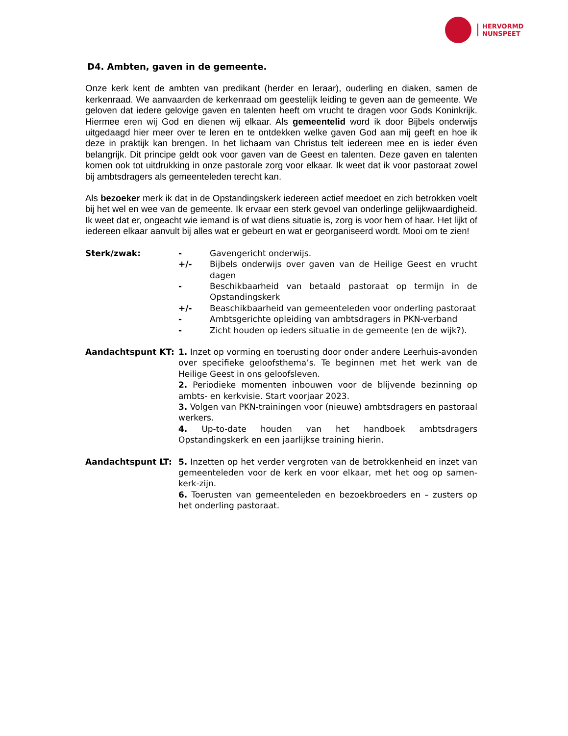HERVORMD
NUNSPEET
D4. Ambten, gaven in de gemeente.
Onze kerk kent de ambten van predikant (herder en leraar), ouderling en diaken, samen de kerkenraad. We aanvaarden de kerkenraad om geestelijk leiding te geven aan de gemeente. We geloven dat iedere gelovige gaven en talenten heeft om vrucht te dragen voor Gods Koninkrijk. Hiermee eren wij God en dienen wij elkaar. Als gemeentelid word ik door Bijbels onderwijs uitgedaagd hier meer over te leren en te ontdekken welke gaven God aan mij geeft en hoe ik deze in praktijk kan brengen. In het lichaam van Christus telt iedereen mee en is ieder éven belangrijk. Dit principe geldt ook voor gaven van de Geest en talenten. Deze gaven en talenten komen ook tot uitdrukking in onze pastorale zorg voor elkaar. Ik weet dat ik voor pastoraat zowel bij ambtsdragers als gemeenteleden terecht kan.
Als bezoeker merk ik dat in de Opstandingskerk iedereen actief meedoet en zich betrokken voelt bij het wel en wee van de gemeente. Ik ervaar een sterk gevoel van onderlinge gelijkwaardigheid. Ik weet dat er, ongeacht wie iemand is of wat diens situatie is, zorg is voor hem of haar. Het lijkt of iedereen elkaar aanvult bij alles wat er gebeurt en wat er georganiseerd wordt. Mooi om te zien!
Sterk/zwak: - Gavengericht onderwijs.
+/- Bijbels onderwijs over gaven van de Heilige Geest en vrucht dagen
- Beschikbaarheid van betaald pastoraat op termijn in de Opstandingskerk
+/- Beaschikbaarheid van gemeenteleden voor onderling pastoraat
- Ambtsgerichte opleiding van ambtsdragers in PKN-verband
- Zicht houden op ieders situatie in de gemeente (en de wijk?).
Aandachtspunt KT: 1. Inzet op vorming en toerusting door onder andere Leerhuis-avonden over specifieke geloofsthema’s. Te beginnen met het werk van de Heilige Geest in ons geloofsleven.
2. Periodieke momenten inbouwen voor de blijvende bezinning op ambts- en kerkvisie. Start voorjaar 2023.
3. Volgen van PKN-trainingen voor (nieuwe) ambtsdragers en pastoraal werkers.
4. Up-to-date houden van het handboek ambtsdragers Opstandingskerk en een jaarlijkse training hierin.
Aandachtspunt LT: 5. Inzetten op het verder vergroten van de betrokkenheid en inzet van gemeenteleden voor de kerk en voor elkaar, met het oog op samen-kerk-zijn.
6. Toerusten van gemeenteleden en bezoekbroeders en – zusters op het onderling pastoraat.